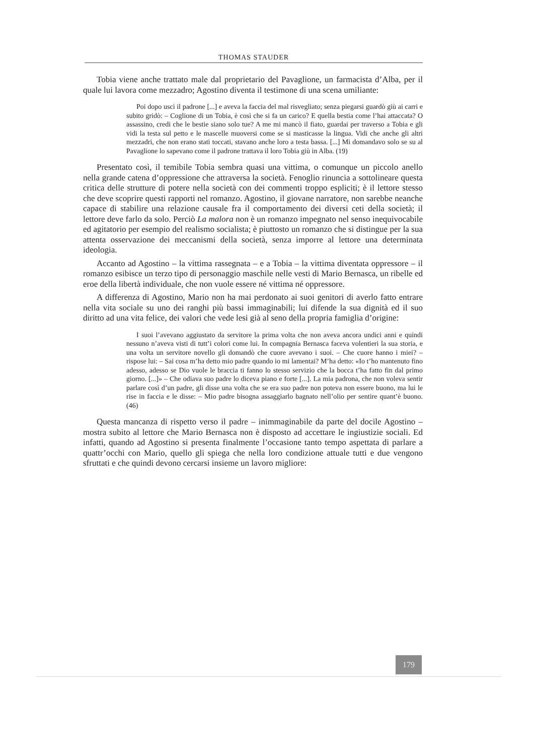THOMAS STAUDER
Tobia viene anche trattato male dal proprietario del Pavaglione, un farmacista d’Alba, per il quale lui lavora come mezzadro; Agostino diventa il testimone di una scena umiliante:
Poi dopo uscì il padrone [...] e aveva la faccia del mal risvegliato; senza piegarsi guardò giù ai carri e subito gridò: – Coglione di un Tobia, è così che si fa un carico? E quella bestia come l’hai attaccata? O assassino, credi che le bestie siano solo tue? A me mi mancò il fiato, guardai per traverso a Tobia e gli vidi la testa sul petto e le mascelle muoversi come se si masticasse la lingua. Vidi che anche gli altri mezzadri, che non erano stati toccati, stavano anche loro a testa bassa. [...] Mi domandavo solo se su al Pavaglione lo sapevano come il padrone trattava il loro Tobia giù in Alba. (19)
Presentato così, il temibile Tobia sembra quasi una vittima, o comunque un piccolo anello nella grande catena d’oppressione che attraversa la società. Fenoglio rinuncia a sottolineare questa critica delle strutture di potere nella società con dei commenti troppo espliciti; è il lettore stesso che deve scoprire questi rapporti nel romanzo. Agostino, il giovane narratore, non sarebbe neanche capace di stabilire una relazione causale fra il comportamento dei diversi ceti della società; il lettore deve farlo da solo. Perciò La malora non è un romanzo impegnato nel senso inequivocabile ed agitatorio per esempio del realismo socialista; è piuttosto un romanzo che si distingue per la sua attenta osservazione dei meccanismi della società, senza imporre al lettore una determinata ideologia.
Accanto ad Agostino – la vittima rassegnata – e a Tobia – la vittima diventata oppressore – il romanzo esibisce un terzo tipo di personaggio maschile nelle vesti di Mario Bernasca, un ribelle ed eroe della libertà individuale, che non vuole essere né vittima né oppressore.
A differenza di Agostino, Mario non ha mai perdonato ai suoi genitori di averlo fatto entrare nella vita sociale su uno dei ranghi più bassi immaginabili; lui difende la sua dignità ed il suo diritto ad una vita felice, dei valori che vede lesi già al seno della propria famiglia d’origine:
I suoi l’avevano aggiustato da servitore la prima volta che non aveva ancora undici anni e quindi nessuno n’aveva visti di tutt’i colori come lui. In compagnia Bernasca faceva volentieri la sua storia, e una volta un servitore novello gli domandò che cuore avevano i suoi. – Che cuore hanno i miei? – rispose lui: – Sai cosa m’ha detto mio padre quando io mi lamentai? M’ha detto: «Io t’ho mantenuto fino adesso, adesso se Dio vuole le braccia ti fanno lo stesso servizio che la bocca t’ha fatto fin dal primo giorno. [...]» – Che odiava suo padre lo diceva piano e forte [...]. La mia padrona, che non voleva sentir parlare così d’un padre, gli disse una volta che se era suo padre non poteva non essere buono, ma lui le rise in faccia e le disse: – Mio padre bisogna assaggiarlo bagnato nell’olio per sentire quant’è buono. (46)
Questa mancanza di rispetto verso il padre – inimmaginabile da parte del docile Agostino – mostra subito al lettore che Mario Bernasca non è disposto ad accettare le ingiustizie sociali. Ed infatti, quando ad Agostino si presenta finalmente l’occasione tanto tempo aspettata di parlare a quattr’occhi con Mario, quello gli spiega che nella loro condizione attuale tutti e due vengono sfruttati e che quindi devono cercarsi insieme un lavoro migliore:
179